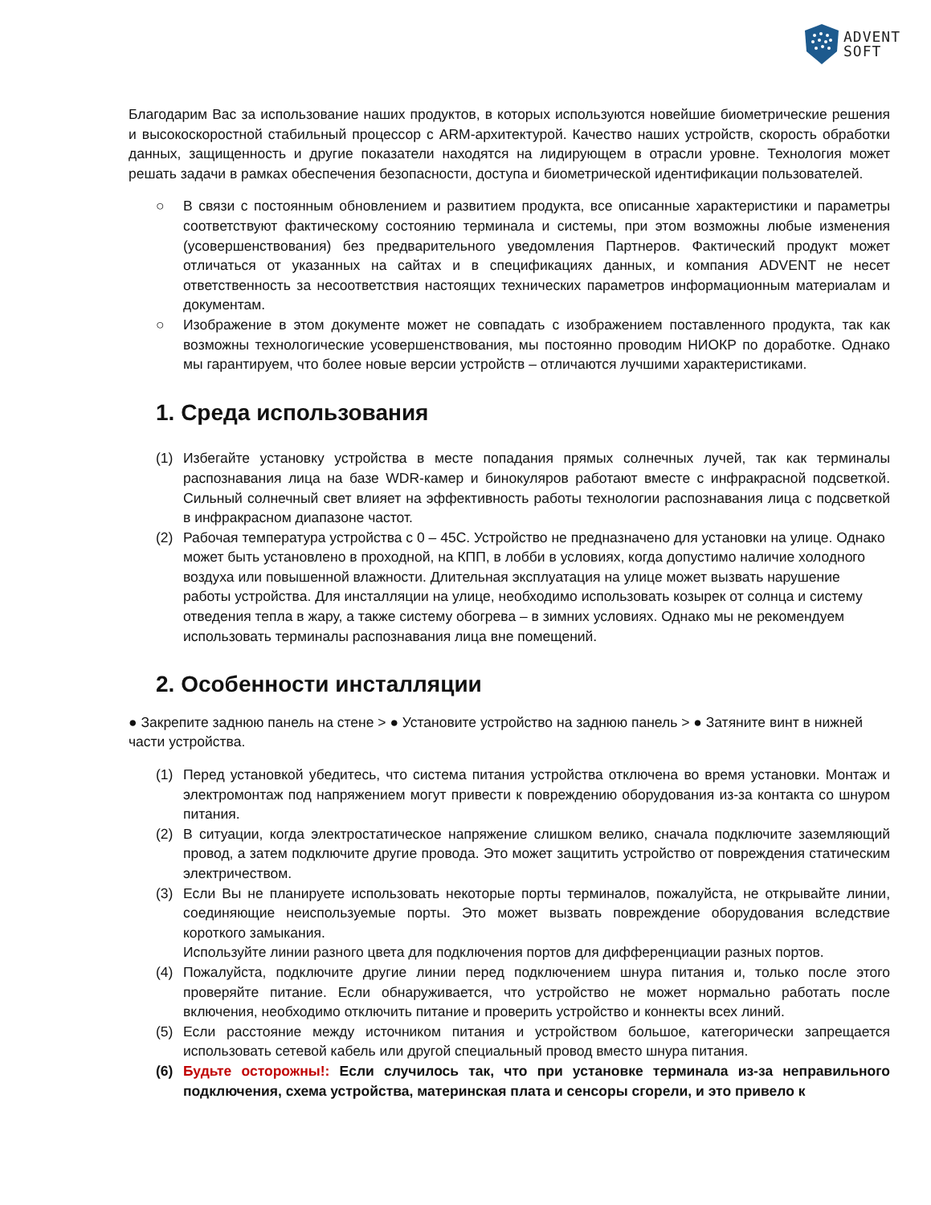ADVENT
SOFT
Благодарим Вас за использование наших продуктов, в которых используются новейшие биометрические решения и высокоскоростной стабильный процессор с ARM-архитектурой. Качество наших устройств, скорость обработки данных, защищенность и другие показатели находятся на лидирующем в отрасли уровне. Технология может решать задачи в рамках обеспечения безопасности, доступа и биометрической идентификации пользователей.
○ В связи с постоянным обновлением и развитием продукта, все описанные характеристики и параметры соответствуют фактическому состоянию терминала и системы, при этом возможны любые изменения (усовершенствования) без предварительного уведомления Партнеров. Фактический продукт может отличаться от указанных на сайтах и в спецификациях данных, и компания ADVENT не несет ответственность за несоответствия настоящих технических параметров информационным материалам и документам.
○ Изображение в этом документе может не совпадать с изображением поставленного продукта, так как возможны технологические усовершенствования, мы постоянно проводим НИОКР по доработке. Однако мы гарантируем, что более новые версии устройств – отличаются лучшими характеристиками.
1. Среда использования
(1) Избегайте установку устройства в месте попадания прямых солнечных лучей, так как терминалы распознавания лица на базе WDR-камер и бинокуляров работают вместе с инфракрасной подсветкой. Сильный солнечный свет влияет на эффективность работы технологии распознавания лица с подсветкой в инфракрасном диапазоне частот.
(2) Рабочая температура устройства с 0 – 45С. Устройство не предназначено для установки на улице. Однако может быть установлено в проходной, на КПП, в лобби в условиях, когда допустимо наличие холодного воздуха или повышенной влажности. Длительная эксплуатация на улице может вызвать нарушение работы устройства. Для инсталляции на улице, необходимо использовать козырек от солнца и систему отведения тепла в жару, а также систему обогрева – в зимних условиях. Однако мы не рекомендуем использовать терминалы распознавания лица вне помещений.
2. Особенности инсталляции
● Закрепите заднюю панель на стене > ● Установите устройство на заднюю панель > ● Затяните винт в нижней части устройства.
(1) Перед установкой убедитесь, что система питания устройства отключена во время установки. Монтаж и электромонтаж под напряжением могут привести к повреждению оборудования из-за контакта со шнуром питания.
(2) В ситуации, когда электростатическое напряжение слишком велико, сначала подключите заземляющий провод, а затем подключите другие провода. Это может защитить устройство от повреждения статическим электричеством.
(3) Если Вы не планируете использовать некоторые порты терминалов, пожалуйста, не открывайте линии, соединяющие неиспользуемые порты. Это может вызвать повреждение оборудования вследствие короткого замыкания.
Используйте линии разного цвета для подключения портов для дифференциации разных портов.
(4) Пожалуйста, подключите другие линии перед подключением шнура питания и, только после этого проверяйте питание. Если обнаруживается, что устройство не может нормально работать после включения, необходимо отключить питание и проверить устройство и коннекты всех линий.
(5) Если расстояние между источником питания и устройством большое, категорически запрещается использовать сетевой кабель или другой специальный провод вместо шнура питания.
(6) Будьте осторожны!: Если случилось так, что при установке терминала из-за неправильного подключения, схема устройства, материнская плата и сенсоры сгорели, и это привело к